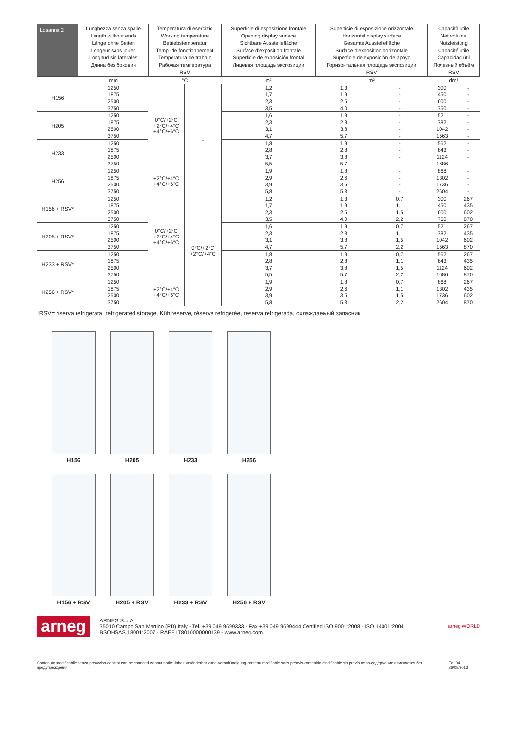| Losanna 2 | Lunghezza senza spalle Length without ends Länge ohne Seiten Longeur sans joues Longitud sin laterales Длина без боковин | Temperatura di esercizio Working temperature Betriebstemperatur Temp. de fonctionnement Temperatura de trabajo Рабочая температура RSV | | Superficie di esposizione frontale Opening display surface Sichtbare Ausstellefläche Surface d'exposition frontale Superficie de exposición frontal Лицевая площадь экспозиции | Superficie di esposizione orizzontale Horizontal display surface Gesamte Ausstellefläche Surface d'exposition horizontale Superficie de exposición de apoyo Горизонтальная площадь экспозиции RSV | | Capacità utile Net volume Nutzleistung Capacité utile Capacidad útil Полезный объём RSV | |
| --- | --- | --- | --- | --- | --- | --- | --- | --- |
| | mm | °C | | m² | m² | | dm³ | |
| H156 | 1250 | 0°C/+2°C +2°C/+4°C +4°C/+6°C | - | 1,2 | 1,3 | - | 300 | - |
| | 1875 | | | 1,7 | 1,9 | - | 450 | - |
| | 2500 | | | 2,3 | 2,5 | - | 600 | - |
| | 3750 | | | 3,5 | 4,0 | - | 750 | - |
| H205 | 1250 | | | 1,6 | 1,9 | - | 521 | - |
| | 1875 | | | 2,3 | 2,8 | - | 782 | - |
| | 2500 | | | 3,1 | 3,8 | - | 1042 | - |
| | 3750 | | | 4,7 | 5,7 | - | 1563 | - |
| H233 | 1250 | | | 1,8 | 1,9 | - | 562 | - |
| | 1875 | | | 2,8 | 2,8 | - | 843 | - |
| | 2500 | | | 3,7 | 3,8 | - | 1124 | - |
| | 3750 | | | 5,5 | 5,7 | - | 1686 | - |
| H256 | 1250 | +2°C/+4°C +4°C/+6°C | | 1,9 | 1,8 | - | 868 | - |
| | 1875 | | | 2,9 | 2,6 | - | 1302 | - |
| | 2500 | | | 3,9 | 3,5 | - | 1736 | - |
| | 3750 | | | 5,8 | 5,3 | - | 2604 | - |
| H156 + RSV* | 1250 | 0°C/+2°C +2°C/+4°C +4°C/+6°C | 0°C/+2°C +2°C/+4°C | 1,2 | 1,3 | 0,7 | 300 | 267 |
| | 1875 | | | 1,7 | 1,9 | 1,1 | 450 | 435 |
| | 2500 | | | 2,3 | 2,5 | 1,5 | 600 | 602 |
| | 3750 | | | 3,5 | 4,0 | 2,2 | 750 | 870 |
| H205 + RSV* | 1250 | | | 1,6 | 1,9 | 0,7 | 521 | 267 |
| | 1875 | | | 2,3 | 2,8 | 1,1 | 782 | 435 |
| | 2500 | | | 3,1 | 3,8 | 1,5 | 1042 | 602 |
| | 3750 | | | 4,7 | 5,7 | 2,2 | 1563 | 870 |
| H233 + RSV* | 1250 | | | 1,8 | 1,9 | 0,7 | 562 | 267 |
| | 1875 | | | 2,8 | 2,8 | 1,1 | 843 | 435 |
| | 2500 | | | 3,7 | 3,8 | 1,5 | 1124 | 602 |
| | 3750 | | | 5,5 | 5,7 | 2,2 | 1686 | 870 |
| H256 + RSV* | 1250 | +2°C/+4°C +4°C/+6°C | | 1,9 | 1,8 | 0,7 | 868 | 267 |
| | 1875 | | | 2,9 | 2,6 | 1,1 | 1302 | 435 |
| | 2500 | | | 3,9 | 3,5 | 1,5 | 1736 | 602 |
| | 3750 | | | 5,8 | 5,3 | 2,2 | 2604 | 870 |
*RSV= riserva refrigerata, refrigerated storage, Kühlreserve, réserve refrigérée, reserva refrigerada, охлаждаемый запасник
H156 H205 H233 H256
H156 + RSV H205 + RSV H233 + RSV H256 + RSV
arneg ARNEG S.p.A.
35010 Campo San Martino (PD) Italy - Tel. +39 049 9699333 - Fax +39 049 9699444 Certified ISO 9001:2008 - ISO 14001:2004
BSOHSAS 18001:2007 - RAEE IT8010000000139 - www.arneg.com arneg WORLD
Contenuto modificabile senza preavviso-content can be changed without notice-inhalt Veränderbar ohne Vorankündigung-contenu modifiable sans préavis-contenido modificable sin previo aviso-содержание изменяется без предупреждения Ed. 04 26/08/2013